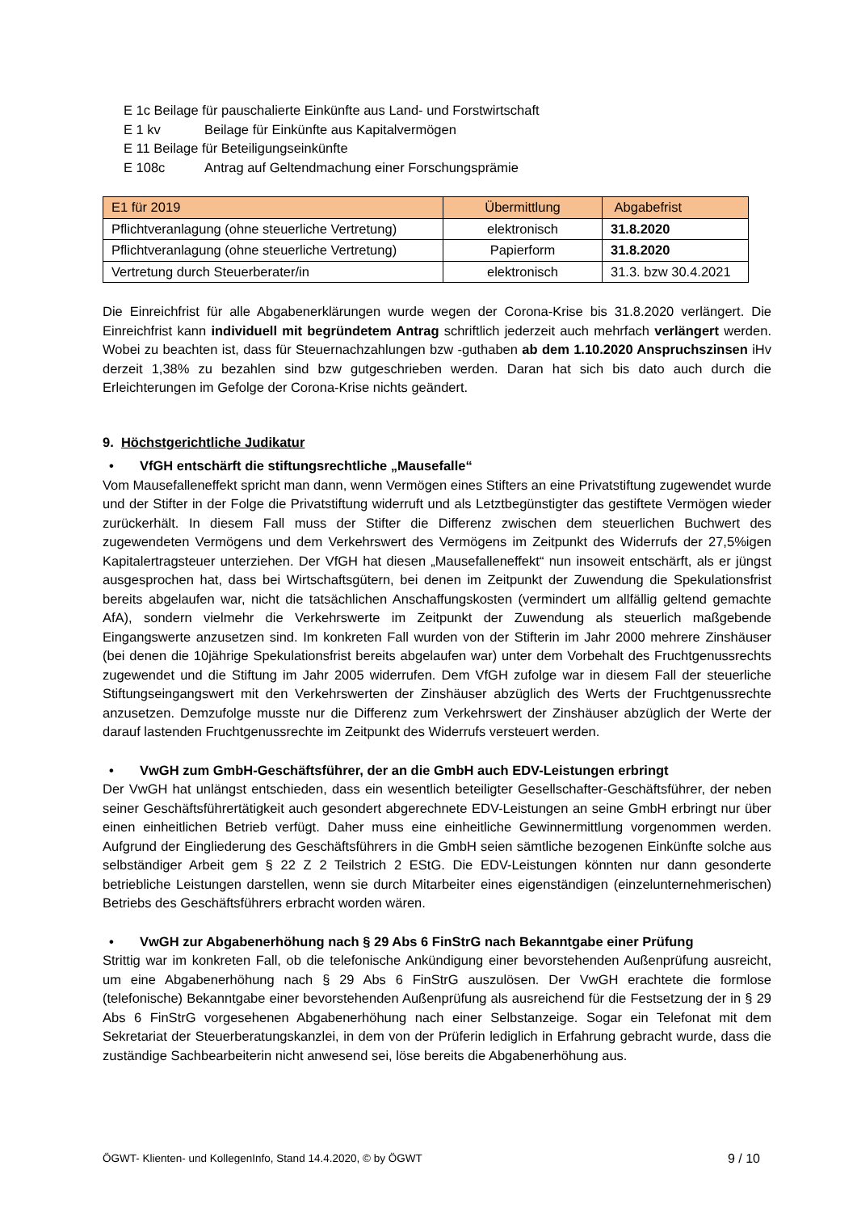E 1c Beilage für pauschalierte Einkünfte aus Land- und Forstwirtschaft
E 1 kv Beilage für Einkünfte aus Kapitalvermögen
E 11 Beilage für Beteiligungseinkünfte
E 108c Antrag auf Geltendmachung einer Forschungsprämie
| E1 für 2019 | Übermittlung | Abgabefrist |
| --- | --- | --- |
| Pflichtveranlagung (ohne steuerliche Vertretung) | elektronisch | 31.8.2020 |
| Pflichtveranlagung (ohne steuerliche Vertretung) | Papierform | 31.8.2020 |
| Vertretung durch Steuerberater/in | elektronisch | 31.3. bzw 30.4.2021 |
Die Einreichfrist für alle Abgabenerklärungen wurde wegen der Corona-Krise bis 31.8.2020 verlängert. Die Einreichfrist kann individuell mit begründetem Antrag schriftlich jederzeit auch mehrfach verlängert werden. Wobei zu beachten ist, dass für Steuernachzahlungen bzw -guthaben ab dem 1.10.2020 Anspruchszinsen iHv derzeit 1,38% zu bezahlen sind bzw gutgeschrieben werden. Daran hat sich bis dato auch durch die Erleichterungen im Gefolge der Corona-Krise nichts geändert.
9. Höchstgerichtliche Judikatur
• VfGH entschärft die stiftungsrechtliche „Mausefalle“
Vom Mausefalleneffekt spricht man dann, wenn Vermögen eines Stifters an eine Privatstiftung zugewendet wurde und der Stifter in der Folge die Privatstiftung widerruft und als Letztbegünstigter das gestiftete Vermögen wieder zurückerhält. In diesem Fall muss der Stifter die Differenz zwischen dem steuerlichen Buchwert des zugewendeten Vermögens und dem Verkehrswert des Vermögens im Zeitpunkt des Widerrufs der 27,5%igen Kapitalertragsteuer unterziehen. Der VfGH hat diesen „Mausefalleneffekt“ nun insoweit entschärft, als er jüngst ausgesprochen hat, dass bei Wirtschaftsgütern, bei denen im Zeitpunkt der Zuwendung die Spekulationsfrist bereits abgelaufen war, nicht die tatsächlichen Anschaffungskosten (vermindert um allfällig geltend gemachte AfA), sondern vielmehr die Verkehrswerte im Zeitpunkt der Zuwendung als steuerlich maßgebende Eingangswerte anzusetzen sind. Im konkreten Fall wurden von der Stifterin im Jahr 2000 mehrere Zinshäuser (bei denen die 10jährige Spekulationsfrist bereits abgelaufen war) unter dem Vorbehalt des Fruchtgenussrechts zugewendet und die Stiftung im Jahr 2005 widerrufen. Dem VfGH zufolge war in diesem Fall der steuerliche Stiftungseingangswert mit den Verkehrswerten der Zinshäuser abzüglich des Werts der Fruchtgenussrechte anzusetzen. Demzufolge musste nur die Differenz zum Verkehrswert der Zinshäuser abzüglich der Werte der darauf lastenden Fruchtgenussrechte im Zeitpunkt des Widerrufs versteuert werden.
• VwGH zum GmbH-Geschäftsführer, der an die GmbH auch EDV-Leistungen erbringt
Der VwGH hat unlängst entschieden, dass ein wesentlich beteiligter Gesellschafter-Geschäftsführer, der neben seiner Geschäftsführertätigkeit auch gesondert abgerechnete EDV-Leistungen an seine GmbH erbringt nur über einen einheitlichen Betrieb verfügt. Daher muss eine einheitliche Gewinnermittlung vorgenommen werden. Aufgrund der Eingliederung des Geschäftsführers in die GmbH seien sämtliche bezogenen Einkünfte solche aus selbständiger Arbeit gem § 22 Z 2 Teilstrich 2 EStG. Die EDV-Leistungen könnten nur dann gesonderte betriebliche Leistungen darstellen, wenn sie durch Mitarbeiter eines eigenständigen (einzelunternehmerischen) Betriebs des Geschäftsführers erbracht worden wären.
• VwGH zur Abgabenerhöhung nach § 29 Abs 6 FinStrG nach Bekanntgabe einer Prüfung
Strittig war im konkreten Fall, ob die telefonische Ankündigung einer bevorstehenden Außenprüfung ausreicht, um eine Abgabenerhöhung nach § 29 Abs 6 FinStrG auszulösen. Der VwGH erachtete die formlose (telefonische) Bekanntgabe einer bevorstehenden Außenprüfung als ausreichend für die Festsetzung der in § 29 Abs 6 FinStrG vorgesehenen Abgabenerhöhung nach einer Selbstanzeige. Sogar ein Telefonat mit dem Sekretariat der Steuerberatungskanzlei, in dem von der Prüferin lediglich in Erfahrung gebracht wurde, dass die zuständige Sachbearbeiterin nicht anwesend sei, löse bereits die Abgabenerhöhung aus.
ÖGWT- Klienten- und KollegenInfo, Stand 14.4.2020, © by ÖGWT 9 / 10